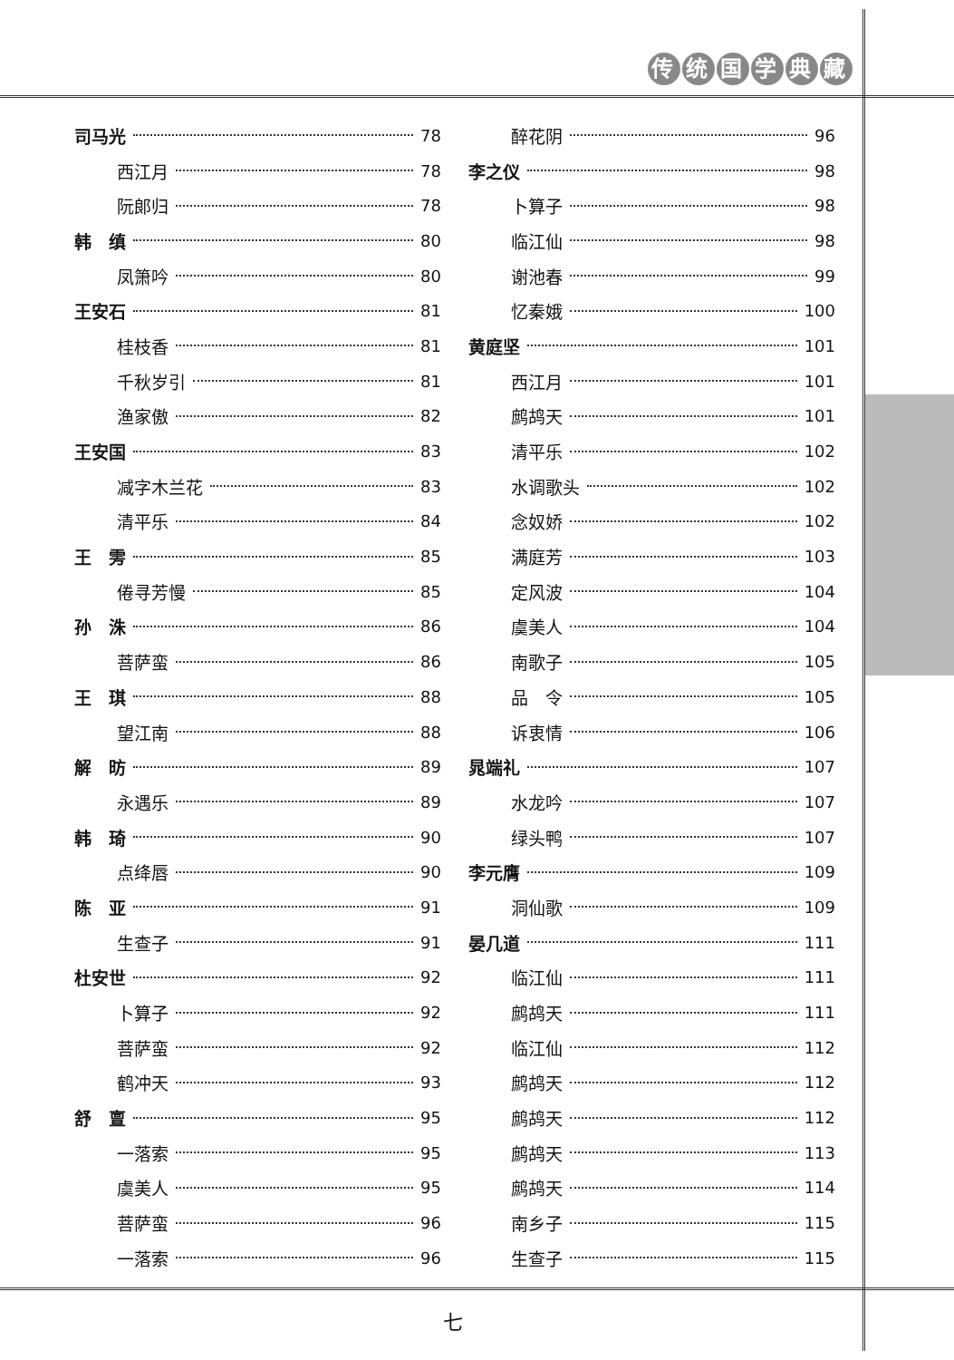传统国学典藏
司马光 78
西江月 78
阮郎归 78
韩　缜 80
凤箫吟 80
王安石 81
桂枝香 81
千秋岁引 81
渔家傲 82
王安国 83
减字木兰花 83
清平乐 84
王　雱 85
倦寻芳慢 85
孙　洙 86
菩萨蛮 86
王　琪 88
望江南 88
解　昉 89
永遇乐 89
韩　琦 90
点绛唇 90
陈　亚 91
生查子 91
杜安世 92
卜算子 92
菩萨蛮 92
鹤冲天 93
舒　亶 95
一落索 95
虞美人 95
菩萨蛮 96
一落索 96
醉花阴 96
李之仪 98
卜算子 98
临江仙 98
谢池春 99
忆秦娥 100
黄庭坚 101
西江月 101
鹧鸪天 101
清平乐 102
水调歌头 102
念奴娇 102
满庭芳 103
定风波 104
虞美人 104
南歌子 105
品　令 105
诉衷情 106
晁端礼 107
水龙吟 107
绿头鸭 107
李元膺 109
洞仙歌 109
晏几道 111
临江仙 111
鹧鸪天 111
临江仙 112
鹧鸪天 112
鹧鸪天 112
鹧鸪天 113
鹧鸪天 114
南乡子 115
生查子 115
七